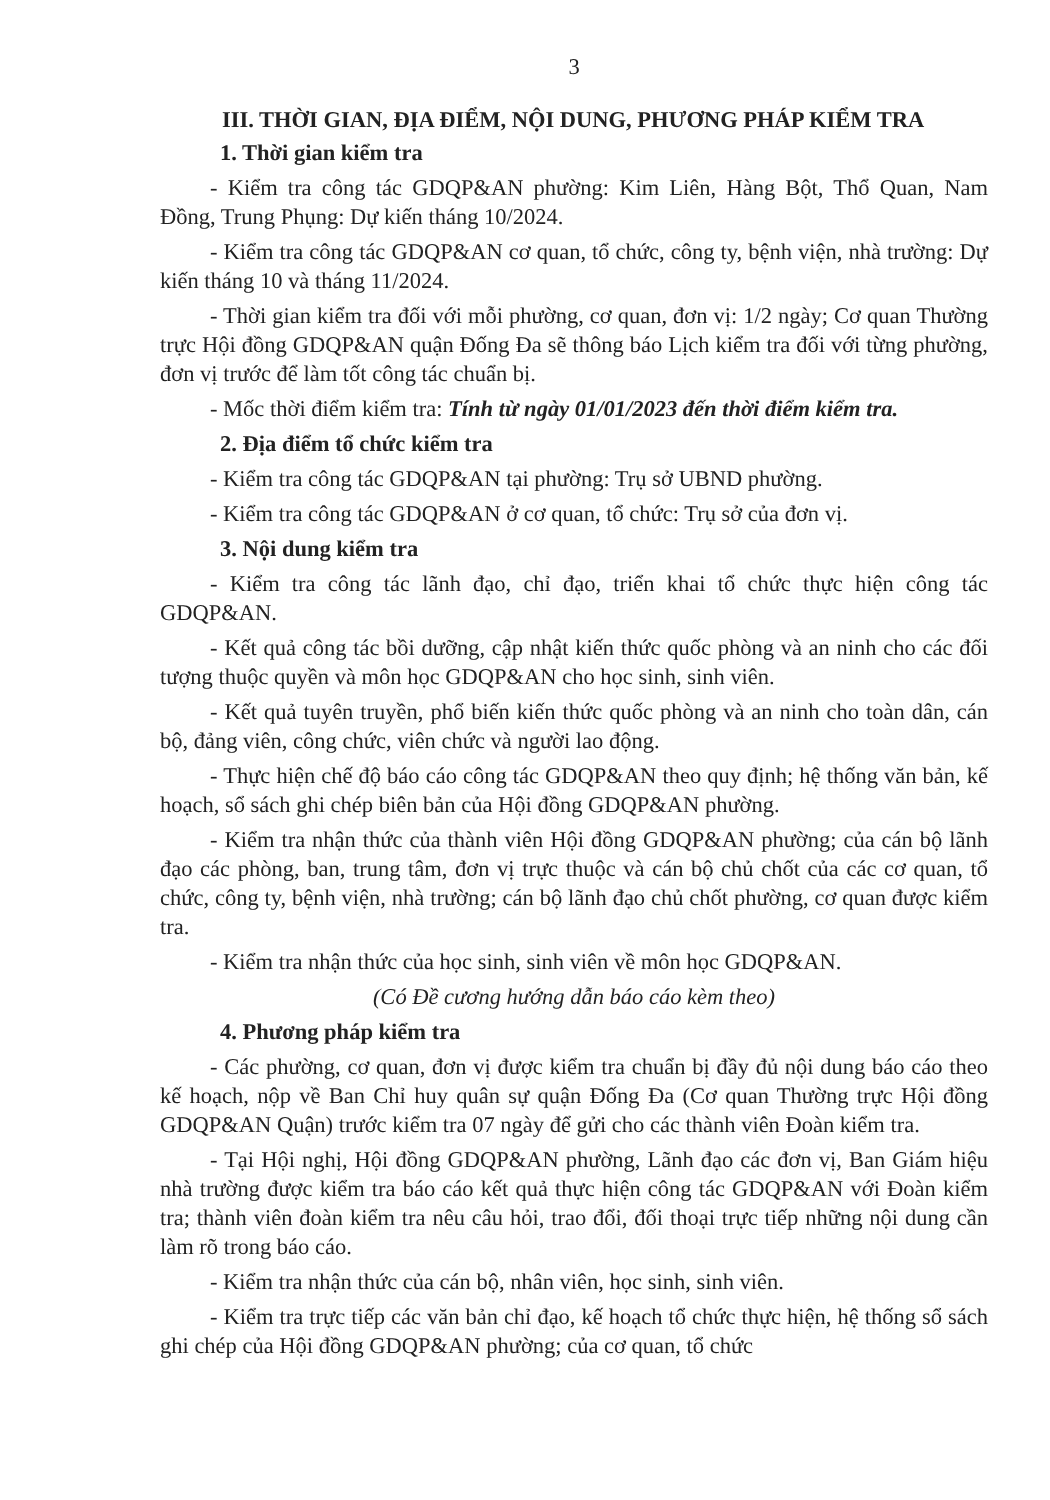3
III. THỜI GIAN, ĐỊA ĐIỂM, NỘI DUNG, PHƯƠNG PHÁP KIỂM TRA
1. Thời gian kiểm tra
- Kiểm tra công tác GDQP&AN phường: Kim Liên, Hàng Bột, Thổ Quan, Nam Đồng, Trung Phụng: Dự kiến tháng 10/2024.
- Kiểm tra công tác GDQP&AN cơ quan, tổ chức, công ty, bệnh viện, nhà trường: Dự kiến tháng 10 và tháng 11/2024.
- Thời gian kiểm tra đối với mỗi phường, cơ quan, đơn vị: 1/2 ngày; Cơ quan Thường trực Hội đồng GDQP&AN quận Đống Đa sẽ thông báo Lịch kiểm tra đối với từng phường, đơn vị trước để làm tốt công tác chuẩn bị.
- Mốc thời điểm kiểm tra: Tính từ ngày 01/01/2023 đến thời điểm kiểm tra.
2. Địa điểm tổ chức kiểm tra
- Kiểm tra công tác GDQP&AN tại phường: Trụ sở UBND phường.
- Kiểm tra công tác GDQP&AN ở cơ quan, tổ chức: Trụ sở của đơn vị.
3. Nội dung kiểm tra
- Kiểm tra công tác lãnh đạo, chỉ đạo, triển khai tổ chức thực hiện công tác GDQP&AN.
- Kết quả công tác bồi dưỡng, cập nhật kiến thức quốc phòng và an ninh cho các đối tượng thuộc quyền và môn học GDQP&AN cho học sinh, sinh viên.
- Kết quả tuyên truyền, phổ biến kiến thức quốc phòng và an ninh cho toàn dân, cán bộ, đảng viên, công chức, viên chức và người lao động.
- Thực hiện chế độ báo cáo công tác GDQP&AN theo quy định; hệ thống văn bản, kế hoạch, sổ sách ghi chép biên bản của Hội đồng GDQP&AN phường.
- Kiểm tra nhận thức của thành viên Hội đồng GDQP&AN phường; của cán bộ lãnh đạo các phòng, ban, trung tâm, đơn vị trực thuộc và cán bộ chủ chốt của các cơ quan, tổ chức, công ty, bệnh viện, nhà trường; cán bộ lãnh đạo chủ chốt phường, cơ quan được kiểm tra.
- Kiểm tra nhận thức của học sinh, sinh viên về môn học GDQP&AN.
(Có Đề cương hướng dẫn báo cáo kèm theo)
4. Phương pháp kiểm tra
- Các phường, cơ quan, đơn vị được kiểm tra chuẩn bị đầy đủ nội dung báo cáo theo kế hoạch, nộp về Ban Chỉ huy quân sự quận Đống Đa (Cơ quan Thường trực Hội đồng GDQP&AN Quận) trước kiểm tra 07 ngày để gửi cho các thành viên Đoàn kiểm tra.
- Tại Hội nghị, Hội đồng GDQP&AN phường, Lãnh đạo các đơn vị, Ban Giám hiệu nhà trường được kiểm tra báo cáo kết quả thực hiện công tác GDQP&AN với Đoàn kiểm tra; thành viên đoàn kiểm tra nêu câu hỏi, trao đổi, đối thoại trực tiếp những nội dung cần làm rõ trong báo cáo.
- Kiểm tra nhận thức của cán bộ, nhân viên, học sinh, sinh viên.
- Kiểm tra trực tiếp các văn bản chỉ đạo, kế hoạch tổ chức thực hiện, hệ thống sổ sách ghi chép của Hội đồng GDQP&AN phường; của cơ quan, tổ chức